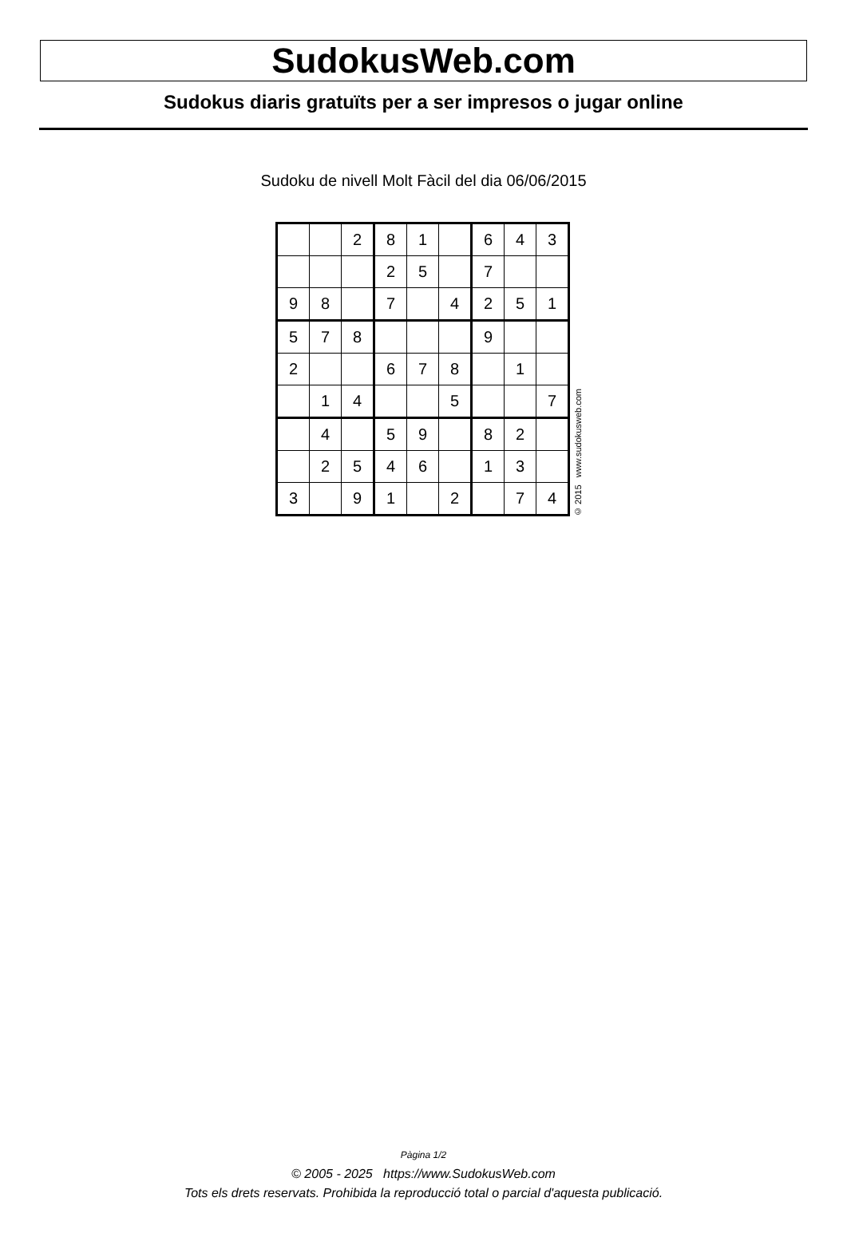SudokusWeb.com
Sudokus diaris gratuïts per a ser impresos o jugar online
Sudoku de nivell Molt Fàcil del dia 06/06/2015
| | | 2 | 8 | 1 | | 6 | 4 | 3 |
| | | | 2 | 5 | | 7 | | |
| 9 | 8 | | 7 | | 4 | 2 | 5 | 1 |
| 5 | 7 | 8 | | | | 9 | | |
| 2 | | | 6 | 7 | 8 | | 1 | |
| | 1 | 4 | | | 5 | | | 7 |
| | 4 | | 5 | 9 | | 8 | 2 | |
| | 2 | 5 | 4 | 6 | | 1 | 3 | |
| 3 | | 9 | 1 | | 2 | | 7 | 4 |
© 2015 www.sudokusweb.com
Pàgina 1/2
© 2005 - 2025 https://www.SudokusWeb.com
Tots els drets reservats. Prohibida la reproducció total o parcial d'aquesta publicació.